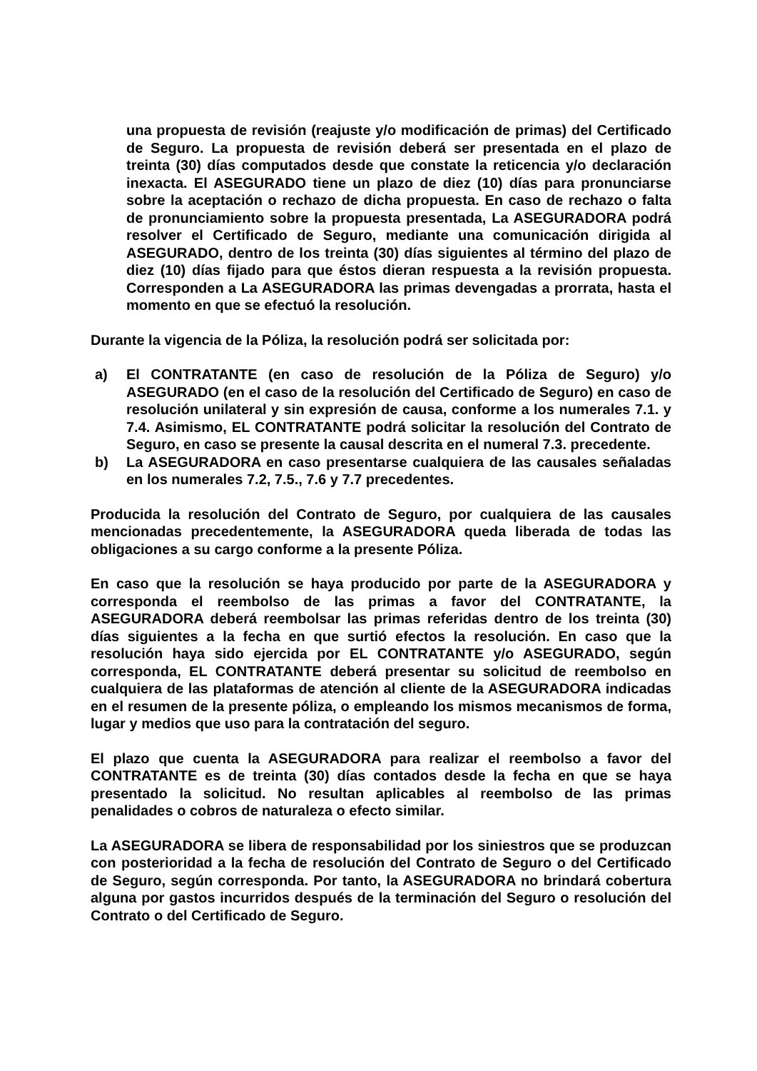una propuesta de revisión (reajuste y/o modificación de primas) del Certificado de Seguro. La propuesta de revisión deberá ser presentada en el plazo de treinta (30) días computados desde que constate la reticencia y/o declaración inexacta. El ASEGURADO tiene un plazo de diez (10) días para pronunciarse sobre la aceptación o rechazo de dicha propuesta. En caso de rechazo o falta de pronunciamiento sobre la propuesta presentada, La ASEGURADORA podrá resolver el Certificado de Seguro, mediante una comunicación dirigida al ASEGURADO, dentro de los treinta (30) días siguientes al término del plazo de diez (10) días fijado para que éstos dieran respuesta a la revisión propuesta. Corresponden a La ASEGURADORA las primas devengadas a prorrata, hasta el momento en que se efectuó la resolución.
Durante la vigencia de la Póliza, la resolución podrá ser solicitada por:
a) El CONTRATANTE (en caso de resolución de la Póliza de Seguro) y/o ASEGURADO (en el caso de la resolución del Certificado de Seguro) en caso de resolución unilateral y sin expresión de causa, conforme a los numerales 7.1. y 7.4. Asimismo, EL CONTRATANTE podrá solicitar la resolución del Contrato de Seguro, en caso se presente la causal descrita en el numeral 7.3. precedente.
b) La ASEGURADORA en caso presentarse cualquiera de las causales señaladas en los numerales 7.2, 7.5., 7.6 y 7.7 precedentes.
Producida la resolución del Contrato de Seguro, por cualquiera de las causales mencionadas precedentemente, la ASEGURADORA queda liberada de todas las obligaciones a su cargo conforme a la presente Póliza.
En caso que la resolución se haya producido por parte de la ASEGURADORA y corresponda el reembolso de las primas a favor del CONTRATANTE, la ASEGURADORA deberá reembolsar las primas referidas dentro de los treinta (30) días siguientes a la fecha en que surtió efectos la resolución. En caso que la resolución haya sido ejercida por EL CONTRATANTE y/o ASEGURADO, según corresponda, EL CONTRATANTE deberá presentar su solicitud de reembolso en cualquiera de las plataformas de atención al cliente de la ASEGURADORA indicadas en el resumen de la presente póliza, o empleando los mismos mecanismos de forma, lugar y medios que uso para la contratación del seguro.
El plazo que cuenta la ASEGURADORA para realizar el reembolso a favor del CONTRATANTE es de treinta (30) días contados desde la fecha en que se haya presentado la solicitud. No resultan aplicables al reembolso de las primas penalidades o cobros de naturaleza o efecto similar.
La ASEGURADORA se libera de responsabilidad por los siniestros que se produzcan con posterioridad a la fecha de resolución del Contrato de Seguro o del Certificado de Seguro, según corresponda. Por tanto, la ASEGURADORA no brindará cobertura alguna por gastos incurridos después de la terminación del Seguro o resolución del Contrato o del Certificado de Seguro.